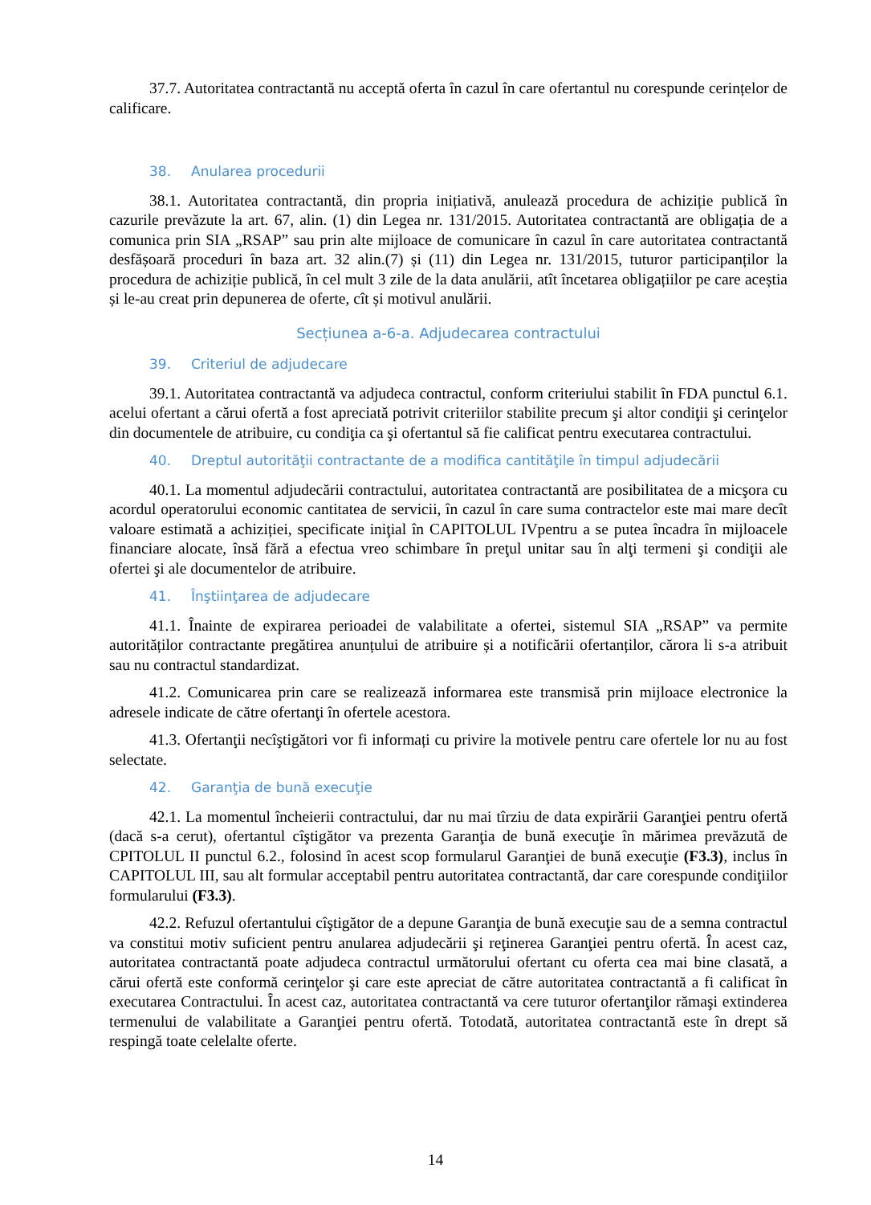37.7. Autoritatea contractantă nu acceptă oferta în cazul în care ofertantul nu corespunde cerințelor de calificare.
38. Anularea procedurii
38.1. Autoritatea contractantă, din propria inițiativă, anulează procedura de achiziție publică în cazurile prevăzute la art. 67, alin. (1) din Legea nr. 131/2015. Autoritatea contractantă are obligația de a comunica prin SIA „RSAP” sau prin alte mijloace de comunicare în cazul în care autoritatea contractantă desfășoară proceduri în baza art. 32 alin.(7) și (11) din Legea nr. 131/2015, tuturor participanților la procedura de achiziție publică, în cel mult 3 zile de la data anulării, atît încetarea obligațiilor pe care aceștia și le-au creat prin depunerea de oferte, cît și motivul anulării.
Secțiunea a-6-a. Adjudecarea contractului
39. Criteriul de adjudecare
39.1. Autoritatea contractantă va adjudeca contractul, conform criteriului stabilit în FDA punctul 6.1. acelui ofertant a cărui ofertă a fost apreciată potrivit criteriilor stabilite precum şi altor condiţii şi cerinţelor din documentele de atribuire, cu condiţia ca şi ofertantul să fie calificat pentru executarea contractului.
40. Dreptul autorităţii contractante de a modifica cantităţile în timpul adjudecării
40.1. La momentul adjudecării contractului, autoritatea contractantă are posibilitatea de a micşora cu acordul operatorului economic cantitatea de servicii, în cazul în care suma contractelor este mai mare decît valoare estimată a achiziției, specificate iniţial în CAPITOLUL IVpentru a se putea încadra în mijloacele financiare alocate, însă fără a efectua vreo schimbare în preţul unitar sau în alţi termeni şi condiţii ale ofertei şi ale documentelor de atribuire.
41. Înştiinţarea de adjudecare
41.1. Înainte de expirarea perioadei de valabilitate a ofertei, sistemul SIA „RSAP” va permite autorităților contractante pregătirea anunțului de atribuire și a notificării ofertanților, cărora li s-a atribuit sau nu contractul standardizat.
41.2. Comunicarea prin care se realizează informarea este transmisă prin mijloace electronice la adresele indicate de către ofertanţi în ofertele acestora.
41.3. Ofertanţii necîştigători vor fi informați cu privire la motivele pentru care ofertele lor nu au fost selectate.
42. Garanţia de bună execuţie
42.1. La momentul încheierii contractului, dar nu mai tîrziu de data expirării Garanţiei pentru ofertă (dacă s-a cerut), ofertantul cîştigător va prezenta Garanţia de bună execuţie în mărimea prevăzută de CPITOLUL II punctul 6.2., folosind în acest scop formularul Garanţiei de bună execuţie (F3.3), inclus în CAPITOLUL III, sau alt formular acceptabil pentru autoritatea contractantă, dar care corespunde condiţiilor formularului (F3.3).
42.2. Refuzul ofertantului cîştigător de a depune Garanţia de bună execuţie sau de a semna contractul va constitui motiv suficient pentru anularea adjudecării şi reţinerea Garanţiei pentru ofertă. În acest caz, autoritatea contractantă poate adjudeca contractul următorului ofertant cu oferta cea mai bine clasată, a cărui ofertă este conformă cerinţelor şi care este apreciat de către autoritatea contractantă a fi calificat în executarea Contractului. În acest caz, autoritatea contractantă va cere tuturor ofertanţilor rămaşi extinderea termenului de valabilitate a Garanţiei pentru ofertă. Totodată, autoritatea contractantă este în drept să respingă toate celelalte oferte.
14